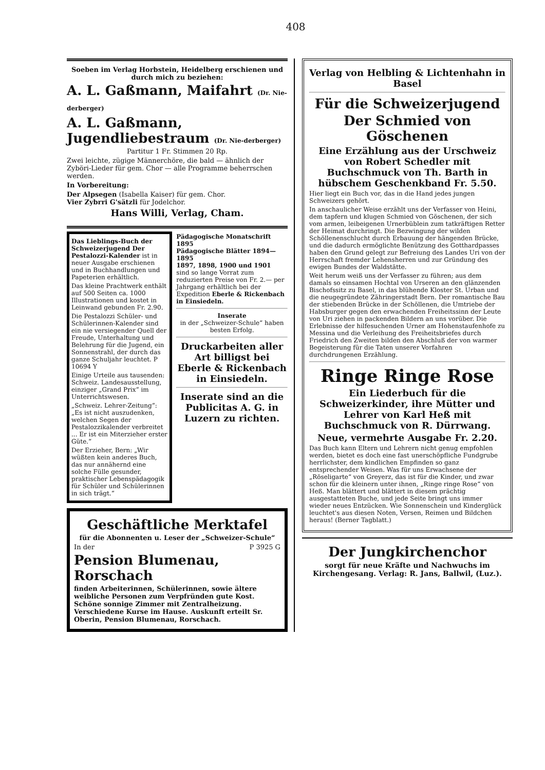408
Soeben im Verlag Horbstein, Heidelberg erschienen und durch mich zu beziehen:
A. L. Gaßmann, Maifahrt (Dr. Nie-derberger)
A. L. Gaßmann, Jugendliebestraum (Dr. Nie-derberger)
Partitur 1 Fr. Stimmen 20 Rp.
Zwei leichte, zügige Männerchöre, die bald — ähnlich der Zyböri-Lieder für gem. Chor — alle Programme beherrschen werden.
In Vorbereitung:
Der Alpsegen (Isabella Kaiser) für gem. Chor.
Vier Zybrri G'sätzli für Jodelchor.
Hans Willi, Verlag, Cham.
Das Lieblings-Buch der Schweizerjugend Der Pestalozzi-Kalender ist in neuer Ausgabe erschienen und in Buchhandlungen und Papeterien erhältlich.
Das kleine Prachtwerk enthält auf 500 Seiten ca. 1000 Illustrationen und kostet in Leinwand gebunden Fr. 2.90.
Die Pestalozzi Schüler- und Schülerinnen-Kalender sind ein nie versiegender Quell der Freude, Unterhaltung und Belehrung für die Jugend, ein Sonnenstrahl, der durch das ganze Schuljahr leuchtet. P 10694 Y
Einige Urteile aus tausenden: Schweiz. Landesausstellung, einziger „Grand Prix“ im Unterrichtswesen.
„Schweiz. Lehrer-Zeitung“: „Es ist nicht auszudenken, welchen Segen der Pestalozzikalender verbreitet ... Er ist ein Miterzieher erster Güte.“
Der Erzieher, Bern: „Wir wüßten kein anderes Buch, das nur annähernd eine solche Fülle gesunder, praktischer Lebenspädagogik für Schüler und Schülerinnen in sich trägt.“
Pädagogische Monatschrift 1895
Pädagogische Blätter 1894—1895
1897, 1898, 1900 und 1901
sind so lange Vorrat zum reduzierten Preise von Fr. 2.— per Jahrgang erhältlich bei der Expedition Eberle & Rickenbach in Einsiedeln.
Inserate
in der „Schweizer-Schule“ haben besten Erfolg.
Druckarbeiten aller Art billigst bei Eberle & Rickenbach in Einsiedeln.
Inserate sind an die Publicitas A. G. in Luzern zu richten.
Geschäftliche Merktafel
für die Abonnenten u. Leser der „Schweizer-Schule“
In der P 3925 G
Pension Blumenau, Rorschach
finden Arbeiterinnen, Schülerinnen, sowie ältere weibliche Personen zum Verpfründen gute Kost. Schöne sonnige Zimmer mit Zentralheizung. Verschiedene Kurse im Hause. Auskunft erteilt Sr. Oberin, Pension Blumenau, Rorschach.
Verlag von Helbling & Lichtenhahn in Basel
Für die Schweizerjugend
Der Schmied von Göschenen
Eine Erzählung aus der Urschweiz von Robert Schedler mit Buchschmuck von Th. Barth in hübschem Geschenkband Fr. 5.50.
Hier liegt ein Buch vor, das in die Hand jedes jungen Schweizers gehört.
In anschaulicher Weise erzählt uns der Verfasser von Heini, dem tapfern und klugen Schmied von Göschenen, der sich vom armen, leibeigenen Urnerbüblein zum tatkräftigen Retter der Heimat durchringt. Die Bezwingung der wilden Schöllenenschlucht durch Erbauung der hängenden Brücke, und die dadurch ermöglichte Benützung des Gotthardpasses haben den Grund gelegt zur Befreiung des Landes Uri von der Herrschaft fremder Lehensherren und zur Gründung des ewigen Bundes der Waldstätte.
Weit herum weiß uns der Verfasser zu führen; aus dem damals so einsamen Hochtal von Urseren an den glänzenden Bischofssitz zu Basel, in das blühende Kloster St. Urban und die neugegründete Zähringerstadt Bern. Der romantische Bau der stiebenden Brücke in der Schöllenen, die Umtriebe der Habsburger gegen den erwachenden Freiheitssinn der Leute von Uri ziehen in packenden Bildern an uns vorüber. Die Erlebnisse der hilfesuchenden Urner am Hohenstaufenhofe zu Messina und die Verleihung des Freiheitsbriefes durch Friedrich den Zweiten bilden den Abschluß der von warmer Begeisterung für die Taten unserer Vorfahren durchdrungenen Erzählung.
Ringe Ringe Rose
Ein Liederbuch für die Schweizerkinder, ihre Mütter und Lehrer von Karl Heß mit Buchschmuck von R. Dürrwang.
Neue, vermehrte Ausgabe Fr. 2.20.
Das Buch kann Eltern und Lehrern nicht genug empfohlen werden, bietet es doch eine fast unerschöpfliche Fundgrube herrlichster, dem kindlichen Empfinden so ganz entsprechender Weisen. Was für uns Erwachsene der „Röseligarte“ von Greyerz, das ist für die Kinder, und zwar schon für die kleinern unter ihnen, „Ringe ringe Rose“ von Heß. Man blättert und blättert in diesem prächtig ausgestatteten Buche, und jede Seite bringt uns immer wieder neues Entzücken. Wie Sonnenschein und Kinderglück leuchtet's aus diesen Noten, Versen, Reimen und Bildchen heraus! (Berner Tagblatt.)
Der Jungkirchenchor
sorgt für neue Kräfte und Nachwuchs im Kirchengesang. Verlag: R. Jans, Ballwil, (Luz.).